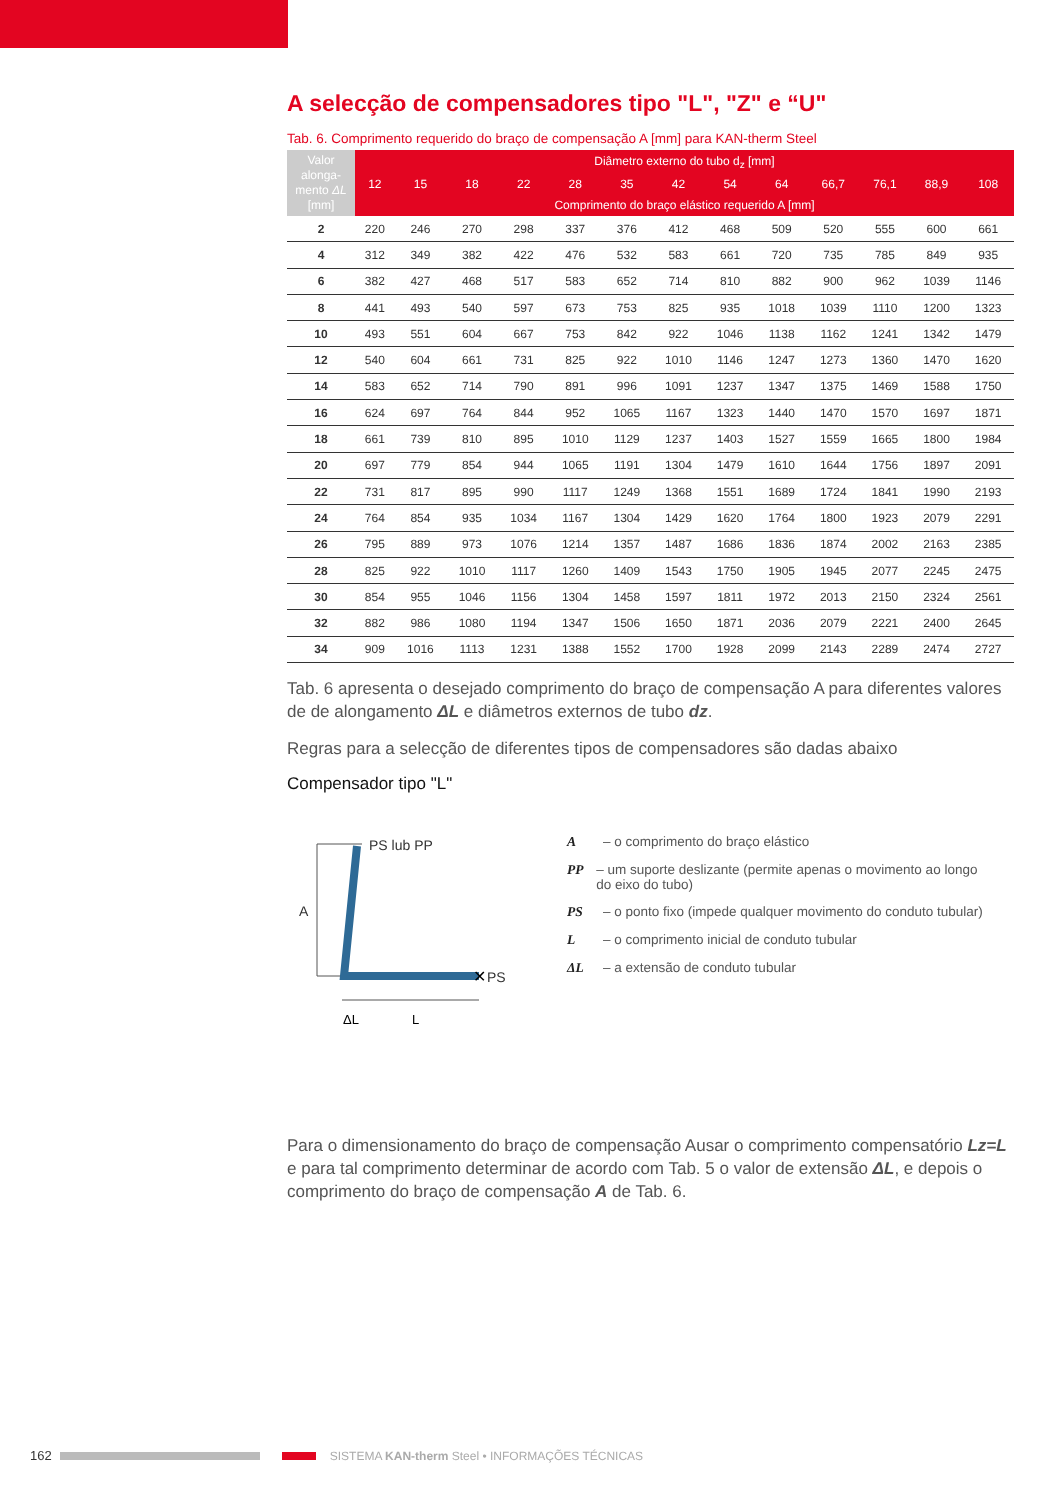A selecção de compensadores tipo "L", "Z" e “U"
Tab. 6. Comprimento requerido do braço de compensação A [mm] para KAN-therm Steel
| Valor alonga-mento ΔL [mm] | Diâmetro externo do tubo d<sub>z</sub> [mm] | | | | | | | | | | | | |
| --- | --- | --- | --- | --- | --- | --- | --- | --- | --- | --- | --- | --- | --- |
| | 12 | 15 | 18 | 22 | 28 | 35 | 42 | 54 | 64 | 66,7 | 76,1 | 88,9 | 108 |
| | Comprimento do braço elástico requerido A [mm] | | | | | | | | | | | | |
| 2 | 220 | 246 | 270 | 298 | 337 | 376 | 412 | 468 | 509 | 520 | 555 | 600 | 661 |
| 4 | 312 | 349 | 382 | 422 | 476 | 532 | 583 | 661 | 720 | 735 | 785 | 849 | 935 |
| 6 | 382 | 427 | 468 | 517 | 583 | 652 | 714 | 810 | 882 | 900 | 962 | 1039 | 1146 |
| 8 | 441 | 493 | 540 | 597 | 673 | 753 | 825 | 935 | 1018 | 1039 | 1110 | 1200 | 1323 |
| 10 | 493 | 551 | 604 | 667 | 753 | 842 | 922 | 1046 | 1138 | 1162 | 1241 | 1342 | 1479 |
| 12 | 540 | 604 | 661 | 731 | 825 | 922 | 1010 | 1146 | 1247 | 1273 | 1360 | 1470 | 1620 |
| 14 | 583 | 652 | 714 | 790 | 891 | 996 | 1091 | 1237 | 1347 | 1375 | 1469 | 1588 | 1750 |
| 16 | 624 | 697 | 764 | 844 | 952 | 1065 | 1167 | 1323 | 1440 | 1470 | 1570 | 1697 | 1871 |
| 18 | 661 | 739 | 810 | 895 | 1010 | 1129 | 1237 | 1403 | 1527 | 1559 | 1665 | 1800 | 1984 |
| 20 | 697 | 779 | 854 | 944 | 1065 | 1191 | 1304 | 1479 | 1610 | 1644 | 1756 | 1897 | 2091 |
| 22 | 731 | 817 | 895 | 990 | 1117 | 1249 | 1368 | 1551 | 1689 | 1724 | 1841 | 1990 | 2193 |
| 24 | 764 | 854 | 935 | 1034 | 1167 | 1304 | 1429 | 1620 | 1764 | 1800 | 1923 | 2079 | 2291 |
| 26 | 795 | 889 | 973 | 1076 | 1214 | 1357 | 1487 | 1686 | 1836 | 1874 | 2002 | 2163 | 2385 |
| 28 | 825 | 922 | 1010 | 1117 | 1260 | 1409 | 1543 | 1750 | 1905 | 1945 | 2077 | 2245 | 2475 |
| 30 | 854 | 955 | 1046 | 1156 | 1304 | 1458 | 1597 | 1811 | 1972 | 2013 | 2150 | 2324 | 2561 |
| 32 | 882 | 986 | 1080 | 1194 | 1347 | 1506 | 1650 | 1871 | 2036 | 2079 | 2221 | 2400 | 2645 |
| 34 | 909 | 1016 | 1113 | 1231 | 1388 | 1552 | 1700 | 1928 | 2099 | 2143 | 2289 | 2474 | 2727 |
Tab. 6 apresenta o desejado comprimento do braço de compensação A para diferentes valores de de alongamento ΔL e diâmetros externos de tubo dz.
Regras para a selecção de diferentes tipos de compensadores são dadas abaixo
Compensador tipo "L"
A
PS lub PP
✕
PS
ΔL
L
A – o comprimento do braço elástico
PP – um suporte deslizante (permite apenas o movimento ao longo do eixo do tubo)
PS – o ponto fixo (impede qualquer movimento do conduto tubular)
L – o comprimento inicial de conduto tubular
ΔL – a extensão de conduto tubular
Para o dimensionamento do braço de compensação Ausar o comprimento compensatório Lz=L e para tal comprimento determinar de acordo com Tab. 5 o valor de extensão ΔL, e depois o comprimento do braço de compensação A de Tab. 6.
162 SISTEMA KAN-therm Steel • INFORMAÇÕES TÉCNICAS